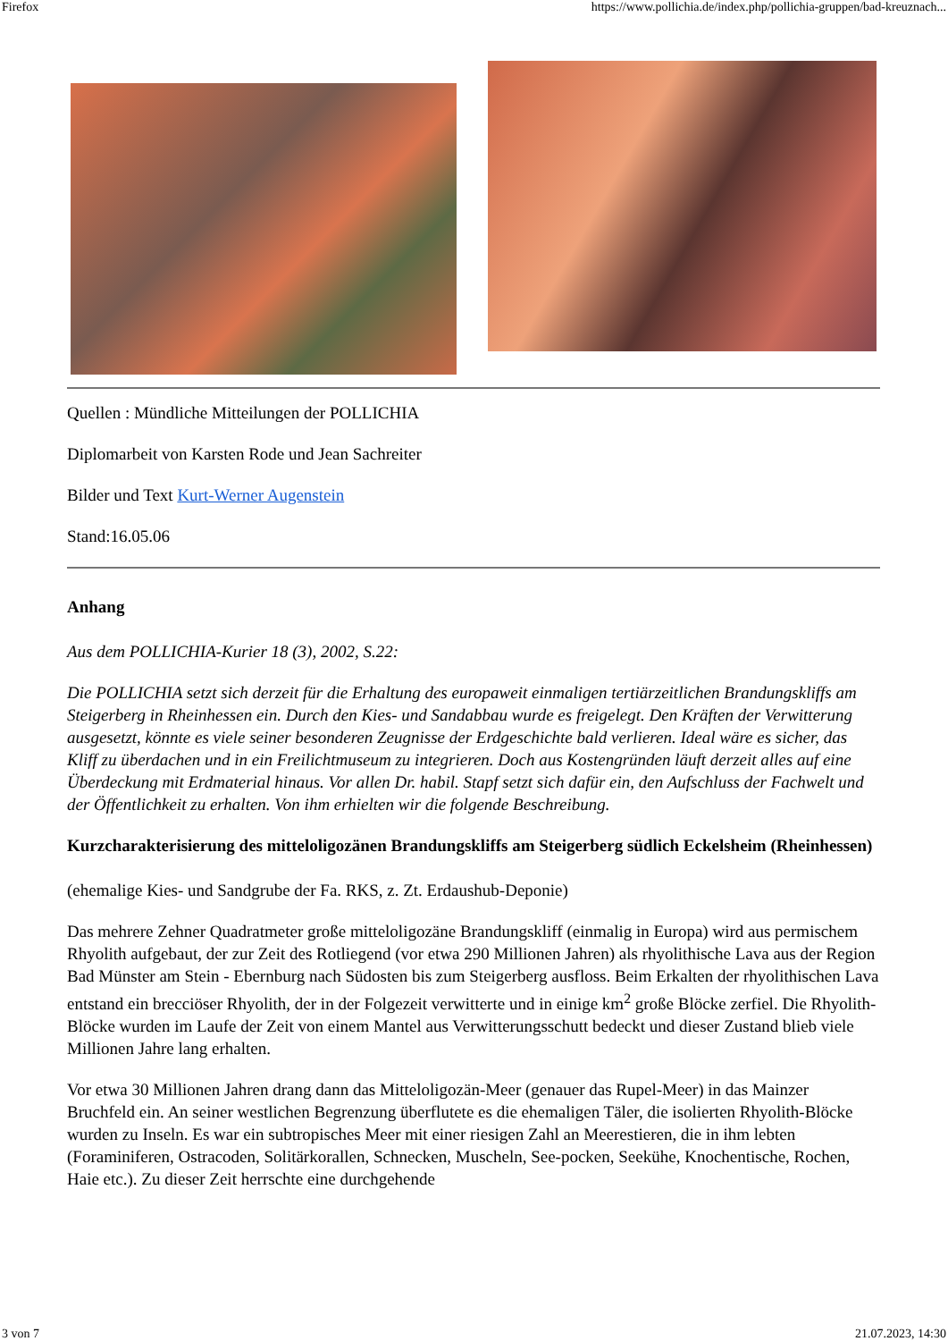Firefox https://www.pollichia.de/index.php/pollichia-gruppen/bad-kreuznach...
Quellen : Mündliche Mitteilungen der POLLICHIA
Diplomarbeit von Karsten Rode und Jean Sachreiter
Bilder und Text Kurt-Werner Augenstein
Stand:16.05.06
Anhang
Aus dem POLLICHIA-Kurier 18 (3), 2002, S.22:
Die POLLICHIA setzt sich derzeit für die Erhaltung des europaweit einmaligen tertiärzeitlichen Brandungskliffs am Steigerberg in Rheinhessen ein. Durch den Kies- und Sandabbau wurde es freigelegt. Den Kräften der Verwitterung ausgesetzt, könnte es viele seiner besonderen Zeugnisse der Erdgeschichte bald verlieren. Ideal wäre es sicher, das Kliff zu überdachen und in ein Freilichtmuseum zu integrieren. Doch aus Kostengründen läuft derzeit alles auf eine Überdeckung mit Erdmaterial hinaus. Vor allen Dr. habil. Stapf setzt sich dafür ein, den Aufschluss der Fachwelt und der Öffentlichkeit zu erhalten. Von ihm erhielten wir die folgende Beschreibung.
Kurzcharakterisierung des mitteloligozänen Brandungskliffs am Steigerberg südlich Eckelsheim (Rheinhessen)
(ehemalige Kies- und Sandgrube der Fa. RKS, z. Zt. Erdaushub-Deponie)
Das mehrere Zehner Quadratmeter große mitteloligozäne Brandungskliff (einmalig in Europa) wird aus permischem Rhyolith aufgebaut, der zur Zeit des Rotliegend (vor etwa 290 Millionen Jahren) als rhyolithische Lava aus der Region Bad Münster am Stein - Ebernburg nach Südosten bis zum Steigerberg ausfloss. Beim Erkalten der rhyolithischen Lava entstand ein brecciöser Rhyolith, der in der Folgezeit verwitterte und in einige km<sup>2</sup> große Blöcke zerfiel. Die Rhyolith-Blöcke wurden im Laufe der Zeit von einem Mantel aus Verwitterungsschutt bedeckt und dieser Zustand blieb viele Millionen Jahre lang erhalten.
Vor etwa 30 Millionen Jahren drang dann das Mitteloligozän-Meer (genauer das Rupel-Meer) in das Mainzer Bruchfeld ein. An seiner westlichen Begrenzung überflutete es die ehemaligen Täler, die isolierten Rhyolith-Blöcke wurden zu Inseln. Es war ein subtropisches Meer mit einer riesigen Zahl an Meerestieren, die in ihm lebten (Foraminiferen, Ostracoden, Solitärkorallen, Schnecken, Muscheln, See-pocken, Seekühe, Knochentische, Rochen, Haie etc.). Zu dieser Zeit herrschte eine durchgehende
3 von 7 21.07.2023, 14:30